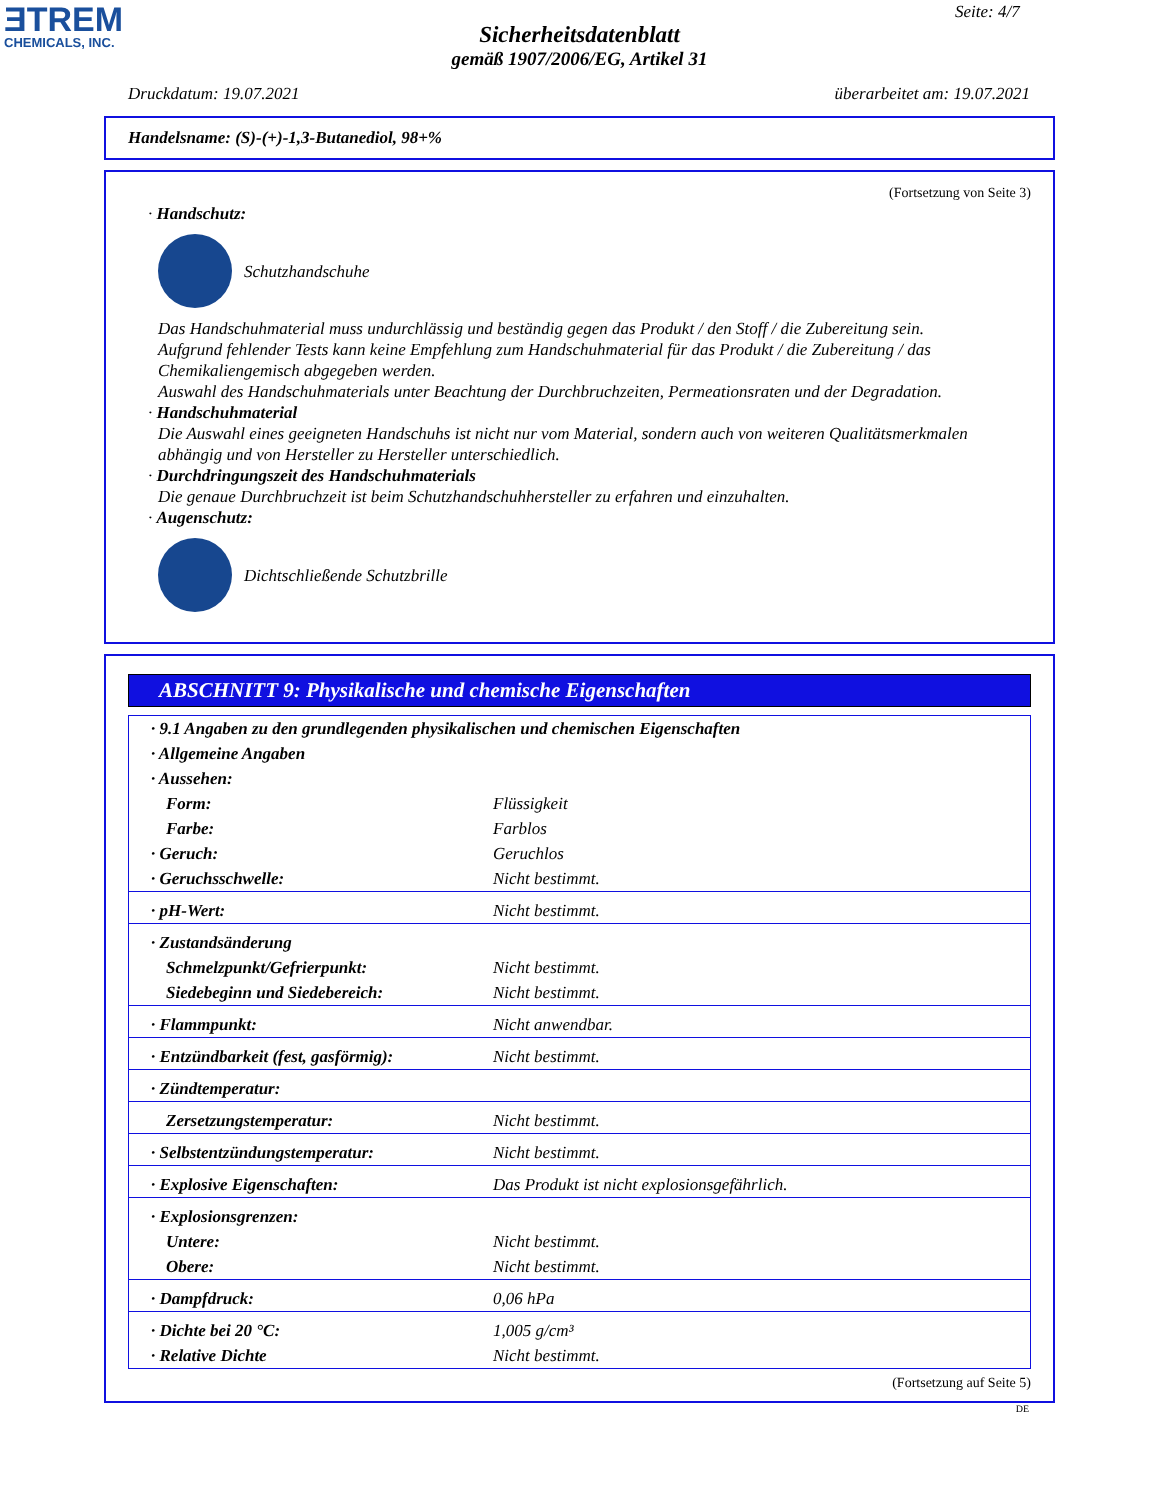ƎTREM
CHEMICALS, INC.
Seite: 4/7
Sicherheitsdatenblatt
gemäß 1907/2006/EG, Artikel 31
Druckdatum: 19.07.2021 überarbeitet am: 19.07.2021
Handelsname: (S)-(+)-1,3-Butanediol, 98+%
(Fortsetzung von Seite 3)
· Handschutz:
Schutzhandschuhe
Das Handschuhmaterial muss undurchlässig und beständig gegen das Produkt / den Stoff / die Zubereitung sein.
Aufgrund fehlender Tests kann keine Empfehlung zum Handschuhmaterial für das Produkt / die Zubereitung / das Chemikaliengemisch abgegeben werden.
Auswahl des Handschuhmaterials unter Beachtung der Durchbruchzeiten, Permeationsraten und der Degradation.
· Handschuhmaterial
Die Auswahl eines geeigneten Handschuhs ist nicht nur vom Material, sondern auch von weiteren Qualitätsmerkmalen abhängig und von Hersteller zu Hersteller unterschiedlich.
· Durchdringungszeit des Handschuhmaterials
Die genaue Durchbruchzeit ist beim Schutzhandschuhhersteller zu erfahren und einzuhalten.
· Augenschutz:
Dichtschließende Schutzbrille
ABSCHNITT 9: Physikalische und chemische Eigenschaften
| · 9.1 Angaben zu den grundlegenden physikalischen und chemischen Eigenschaften | |
| · Allgemeine Angaben | |
| · Aussehen: | |
| Form: | Flüssigkeit |
| Farbe: | Farblos |
| · Geruch: | Geruchlos |
| · Geruchsschwelle: | Nicht bestimmt. |
| · pH-Wert: | Nicht bestimmt. |
| · Zustandsänderung | |
| Schmelzpunkt/Gefrierpunkt: | Nicht bestimmt. |
| Siedebeginn und Siedebereich: | Nicht bestimmt. |
| · Flammpunkt: | Nicht anwendbar. |
| · Entzündbarkeit (fest, gasförmig): | Nicht bestimmt. |
| · Zündtemperatur: | |
| Zersetzungstemperatur: | Nicht bestimmt. |
| · Selbstentzündungstemperatur: | Nicht bestimmt. |
| · Explosive Eigenschaften: | Das Produkt ist nicht explosionsgefährlich. |
| · Explosionsgrenzen: | |
| Untere: | Nicht bestimmt. |
| Obere: | Nicht bestimmt. |
| · Dampfdruck: | 0,06 hPa |
| · Dichte bei 20 °C: | 1,005 g/cm³ |
| · Relative Dichte | Nicht bestimmt. |
(Fortsetzung auf Seite 5)
DE